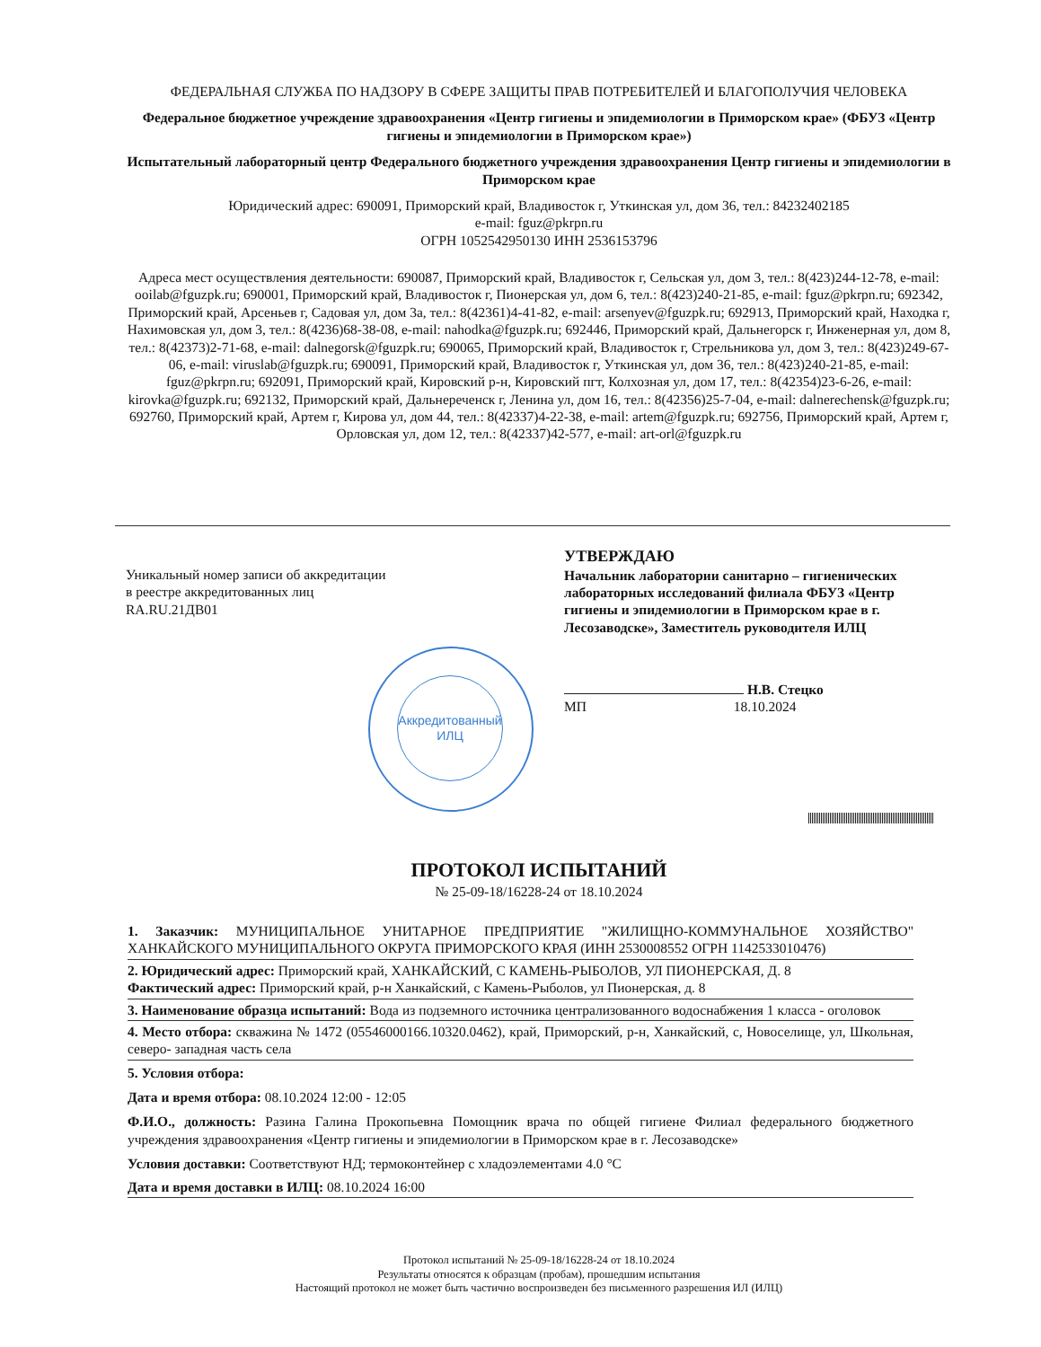ФЕДЕРАЛЬНАЯ СЛУЖБА ПО НАДЗОРУ В СФЕРЕ ЗАЩИТЫ ПРАВ ПОТРЕБИТЕЛЕЙ И БЛАГОПОЛУЧИЯ ЧЕЛОВЕКА
Федеральное бюджетное учреждение здравоохранения «Центр гигиены и эпидемиологии в Приморском крае» (ФБУЗ «Центр гигиены и эпидемиологии в Приморском крае»)
Испытательный лабораторный центр Федерального бюджетного учреждения здравоохранения Центр гигиены и эпидемиологии в Приморском крае
Юридический адрес: 690091, Приморский край, Владивосток г, Уткинская ул, дом 36, тел.: 84232402185
e-mail: fguz@pkrpn.ru
ОГРН 1052542950130 ИНН 2536153796
Адреса мест осуществления деятельности: 690087, Приморский край, Владивосток г, Сельская ул, дом 3, тел.: 8(423)244-12-78, e-mail: ooilab@fguzpk.ru; 690001, Приморский край, Владивосток г, Пионерская ул, дом 6, тел.: 8(423)240-21-85, e-mail: fguz@pkrpn.ru; 692342, Приморский край, Арсеньев г, Садовая ул, дом 3а, тел.: 8(42361)4-41-82, e-mail: arsenyev@fguzpk.ru; 692913, Приморский край, Находка г, Нахимовская ул, дом 3, тел.: 8(4236)68-38-08, e-mail: nahodka@fguzpk.ru; 692446, Приморский край, Дальнегорск г, Инженерная ул, дом 8, тел.: 8(42373)2-71-68, e-mail: dalnegorsk@fguzpk.ru; 690065, Приморский край, Владивосток г, Стрельникова ул, дом 3, тел.: 8(423)249-67-06, e-mail: viruslab@fguzpk.ru; 690091, Приморский край, Владивосток г, Уткинская ул, дом 36, тел.: 8(423)240-21-85, e-mail: fguz@pkrpn.ru; 692091, Приморский край, Кировский р-н, Кировский пгт, Колхозная ул, дом 17, тел.: 8(42354)23-6-26, e-mail: kirovka@fguzpk.ru; 692132, Приморский край, Дальнереченск г, Ленина ул, дом 16, тел.: 8(42356)25-7-04, e-mail: dalnerechensk@fguzpk.ru; 692760, Приморский край, Артем г, Кирова ул, дом 44, тел.: 8(42337)4-22-38, e-mail: artem@fguzpk.ru; 692756, Приморский край, Артем г, Орловская ул, дом 12, тел.: 8(42337)42-577, e-mail: art-orl@fguzpk.ru
Уникальный номер записи об аккредитации
в реестре аккредитованных лиц
RA.RU.21ДВ01
УТВЕРЖДАЮ
Начальник лаборатории санитарно – гигиенических лабораторных исследований филиала ФБУЗ «Центр гигиены и эпидемиологии в Приморском крае в г. Лесозаводске», Заместитель руководителя ИЛЦ
Н.В. Стецко
МП 18.10.2024
Аккредитованный
ИЛЦ
ПРОТОКОЛ ИСПЫТАНИЙ
№ 25-09-18/16228-24 от 18.10.2024
1. Заказчик: МУНИЦИПАЛЬНОЕ УНИТАРНОЕ ПРЕДПРИЯТИЕ "ЖИЛИЩНО-КОММУНАЛЬНОЕ ХОЗЯЙСТВО" ХАНКАЙСКОГО МУНИЦИПАЛЬНОГО ОКРУГА ПРИМОРСКОГО КРАЯ (ИНН 2530008552 ОГРН 1142533010476)
2. Юридический адрес: Приморский край, ХАНКАЙСКИЙ, С КАМЕНЬ-РЫБОЛОВ, УЛ ПИОНЕРСКАЯ, Д. 8
Фактический адрес: Приморский край, р-н Ханкайский, с Камень-Рыболов, ул Пионерская, д. 8
3. Наименование образца испытаний: Вода из подземного источника централизованного водоснабжения 1 класса - оголовок
4. Место отбора: скважина № 1472 (05546000166.10320.0462), край, Приморский, р-н, Ханкайский, с, Новоселище, ул, Школьная, северо- западная часть села
5. Условия отбора:
Дата и время отбора: 08.10.2024 12:00 - 12:05
Ф.И.О., должность: Разина Галина Прокопьевна Помощник врача по общей гигиене Филиал федерального бюджетного учреждения здравоохранения «Центр гигиены и эпидемиологии в Приморском крае в г. Лесозаводске»
Условия доставки: Соответствуют НД; термоконтейнер с хладоэлементами 4.0 °С
Дата и время доставки в ИЛЦ: 08.10.2024 16:00
Протокол испытаний № 25-09-18/16228-24 от 18.10.2024
Результаты относятся к образцам (пробам), прошедшим испытания
Настоящий протокол не может быть частично воспроизведен без письменного разрешения ИЛ (ИЛЦ)